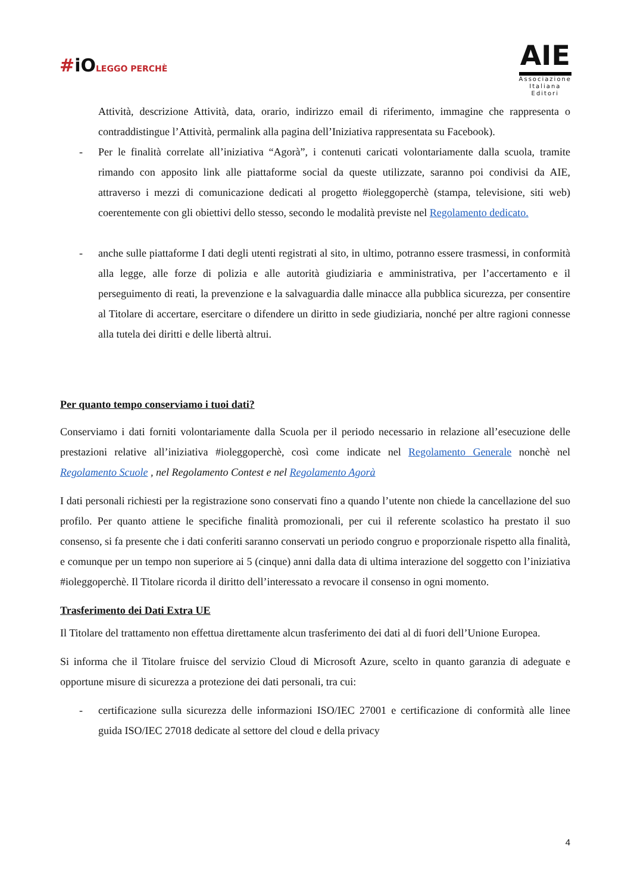#iOLEGGO PERCHÈ
AIE
Associazione
Italiana
Editori
Attività, descrizione Attività, data, orario, indirizzo email di riferimento, immagine che rappresenta o contraddistingue l’Attività, permalink alla pagina dell’Iniziativa rappresentata su Facebook).
- Per le finalità correlate all’iniziativa “Agorà”, i contenuti caricati volontariamente dalla scuola, tramite rimando con apposito link alle piattaforme social da queste utilizzate, saranno poi condivisi da AIE, attraverso i mezzi di comunicazione dedicati al progetto #ioleggoperchè (stampa, televisione, siti web) coerentemente con gli obiettivi dello stesso, secondo le modalità previste nel Regolamento dedicato.
- anche sulle piattaforme I dati degli utenti registrati al sito, in ultimo, potranno essere trasmessi, in conformità alla legge, alle forze di polizia e alle autorità giudiziaria e amministrativa, per l’accertamento e il perseguimento di reati, la prevenzione e la salvaguardia dalle minacce alla pubblica sicurezza, per consentire al Titolare di accertare, esercitare o difendere un diritto in sede giudiziaria, nonché per altre ragioni connesse alla tutela dei diritti e delle libertà altrui.
Per quanto tempo conserviamo i tuoi dati?
Conserviamo i dati forniti volontariamente dalla Scuola per il periodo necessario in relazione all’esecuzione delle prestazioni relative all’iniziativa #ioleggoperchè, così come indicate nel Regolamento Generale nonchè nel Regolamento Scuole , nel Regolamento Contest e nel Regolamento Agorà
I dati personali richiesti per la registrazione sono conservati fino a quando l’utente non chiede la cancellazione del suo profilo. Per quanto attiene le specifiche finalità promozionali, per cui il referente scolastico ha prestato il suo consenso, si fa presente che i dati conferiti saranno conservati un periodo congruo e proporzionale rispetto alla finalità, e comunque per un tempo non superiore ai 5 (cinque) anni dalla data di ultima interazione del soggetto con l’iniziativa #ioleggoperchè. Il Titolare ricorda il diritto dell’interessato a revocare il consenso in ogni momento.
Trasferimento dei Dati Extra UE
Il Titolare del trattamento non effettua direttamente alcun trasferimento dei dati al di fuori dell’Unione Europea.
Si informa che il Titolare fruisce del servizio Cloud di Microsoft Azure, scelto in quanto garanzia di adeguate e opportune misure di sicurezza a protezione dei dati personali, tra cui:
- certificazione sulla sicurezza delle informazioni ISO/IEC 27001 e certificazione di conformità alle linee guida ISO/IEC 27018 dedicate al settore del cloud e della privacy
4